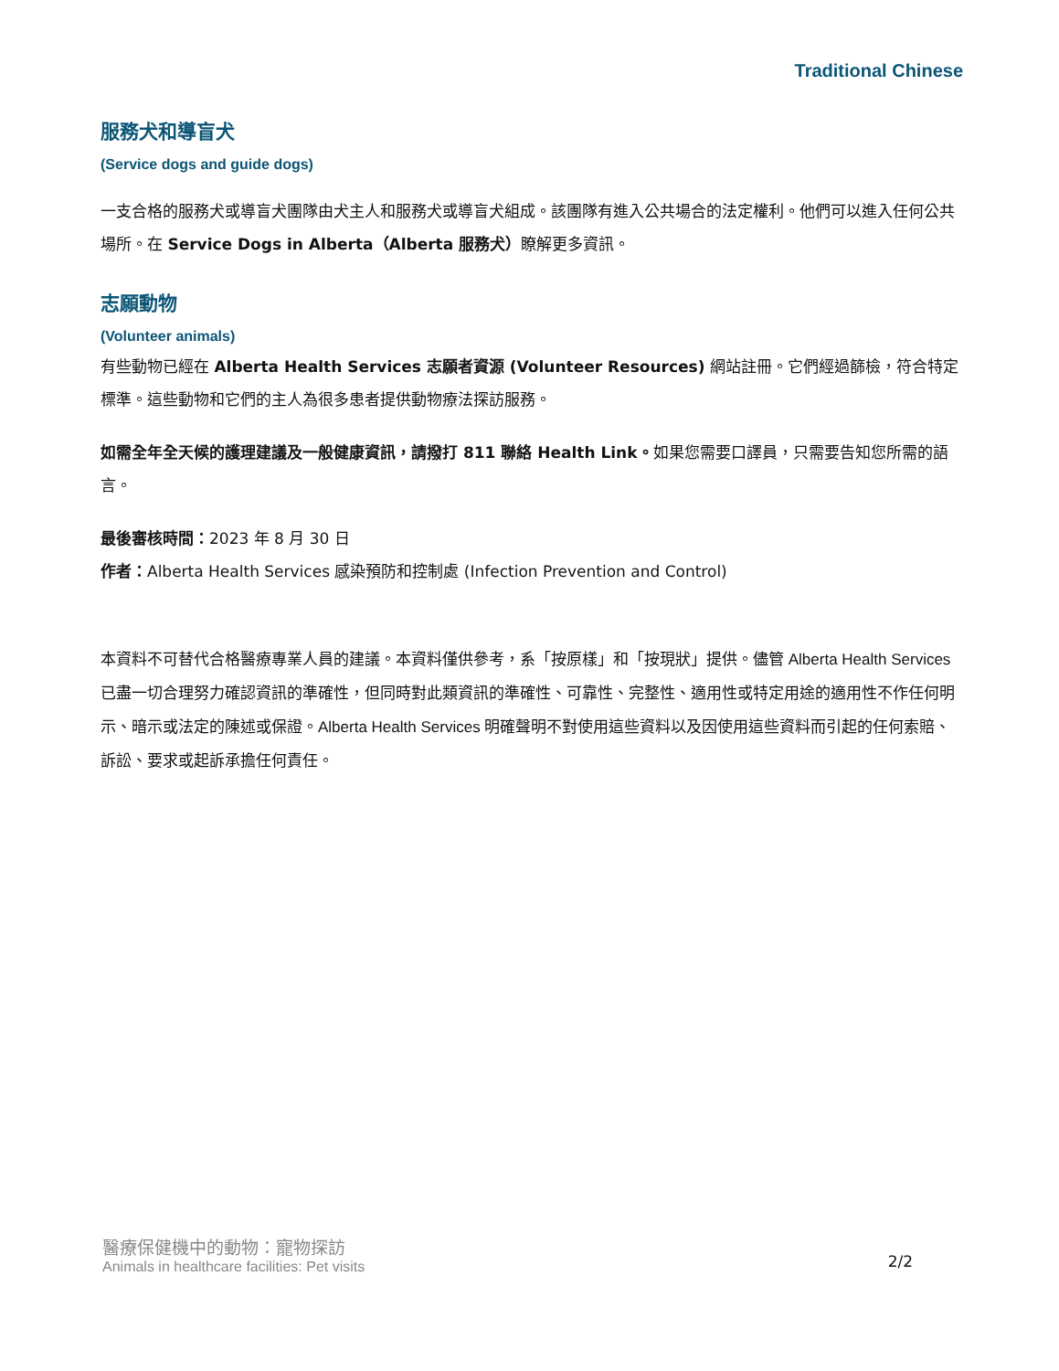Traditional Chinese
服務犬和導盲犬
(Service dogs and guide dogs)
一支合格的服務犬或導盲犬團隊由犬主人和服務犬或導盲犬組成。該團隊有進入公共場合的法定權利。他們可以進入任何公共場所。在 Service Dogs in Alberta（Alberta 服務犬）瞭解更多資訊。
志願動物
(Volunteer animals)
有些動物已經在 Alberta Health Services 志願者資源 (Volunteer Resources) 網站註冊。它們經過篩檢，符合特定標準。這些動物和它們的主人為很多患者提供動物療法探訪服務。
如需全年全天候的護理建議及一般健康資訊，請撥打 811 聯絡 Health Link。如果您需要口譯員，只需要告知您所需的語言。
最後審核時間：2023 年 8 月 30 日
作者：Alberta Health Services 感染預防和控制處 (Infection Prevention and Control)
本資料不可替代合格醫療專業人員的建議。本資料僅供參考，系「按原樣」和「按現狀」提供。儘管 Alberta Health Services 已盡一切合理努力確認資訊的準確性，但同時對此類資訊的準確性、可靠性、完整性、適用性或特定用途的適用性不作任何明示、暗示或法定的陳述或保證。Alberta Health Services 明確聲明不對使用這些資料以及因使用這些資料而引起的任何索賠、訴訟、要求或起訴承擔任何責任。
醫療保健機中的動物：寵物探訪
Animals in healthcare facilities: Pet visits
2/2